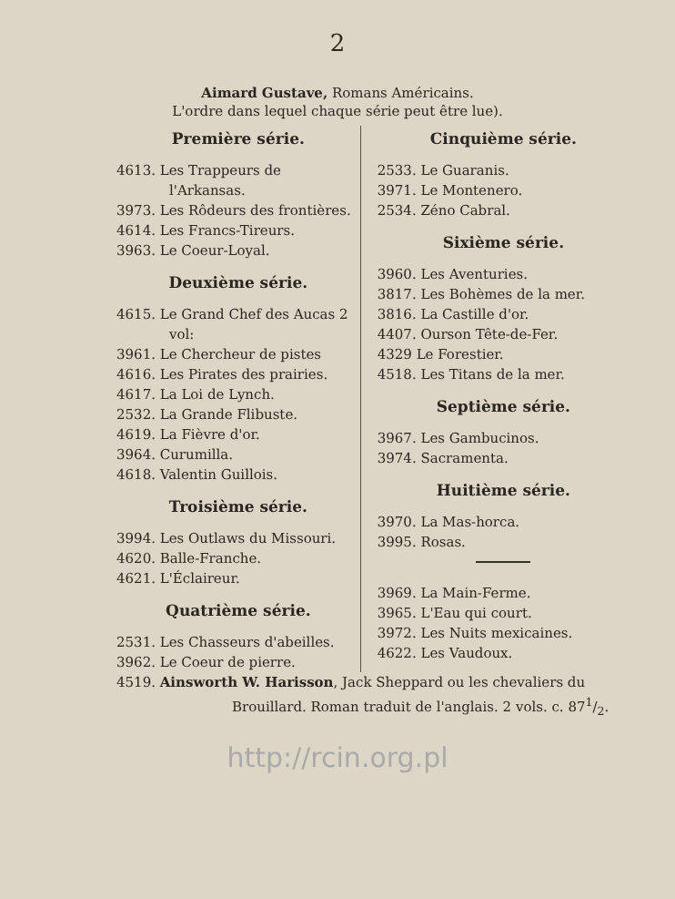2
Aimard Gustave, Romans Américains.
L'ordre dans lequel chaque série peut être lue).
Première série.
4613. Les Trappeurs de l'Arkansas.
3973. Les Rôdeurs des frontières.
4614. Les Francs-Tireurs.
3963. Le Coeur-Loyal.
Deuxième série.
4615. Le Grand Chef des Aucas 2 vol:
3961. Le Chercheur de pistes
4616. Les Pirates des prairies.
4617. La Loi de Lynch.
2532. La Grande Flibuste.
4619. La Fièvre d'or.
3964. Curumilla.
4618. Valentin Guillois.
Troisième série.
3994. Les Outlaws du Missouri.
4620. Balle-Franche.
4621. L'Éclaireur.
Quatrième série.
2531. Les Chasseurs d'abeilles.
3962. Le Coeur de pierre.
Cinquième série.
2533. Le Guaranis.
3971. Le Montenero.
2534. Zéno Cabral.
Sixième série.
3960. Les Aventuries.
3817. Les Bohèmes de la mer.
3816. La Castille d'or.
4407. Ourson Tête-de-Fer.
4329 Le Forestier.
4518. Les Titans de la mer.
Septième série.
3967. Les Gambucinos.
3974. Sacramenta.
Huitième série.
3970. La Mas-horca.
3995. Rosas.
3969. La Main-Ferme.
3965. L'Eau qui court.
3972. Les Nuits mexicaines.
4622. Les Vaudoux.
4519. Ainsworth W. Harisson, Jack Sheppard ou les chevaliers du Brouillard. Roman traduit de l'anglais. 2 vols. c. 871/2.
http://rcin.org.pl